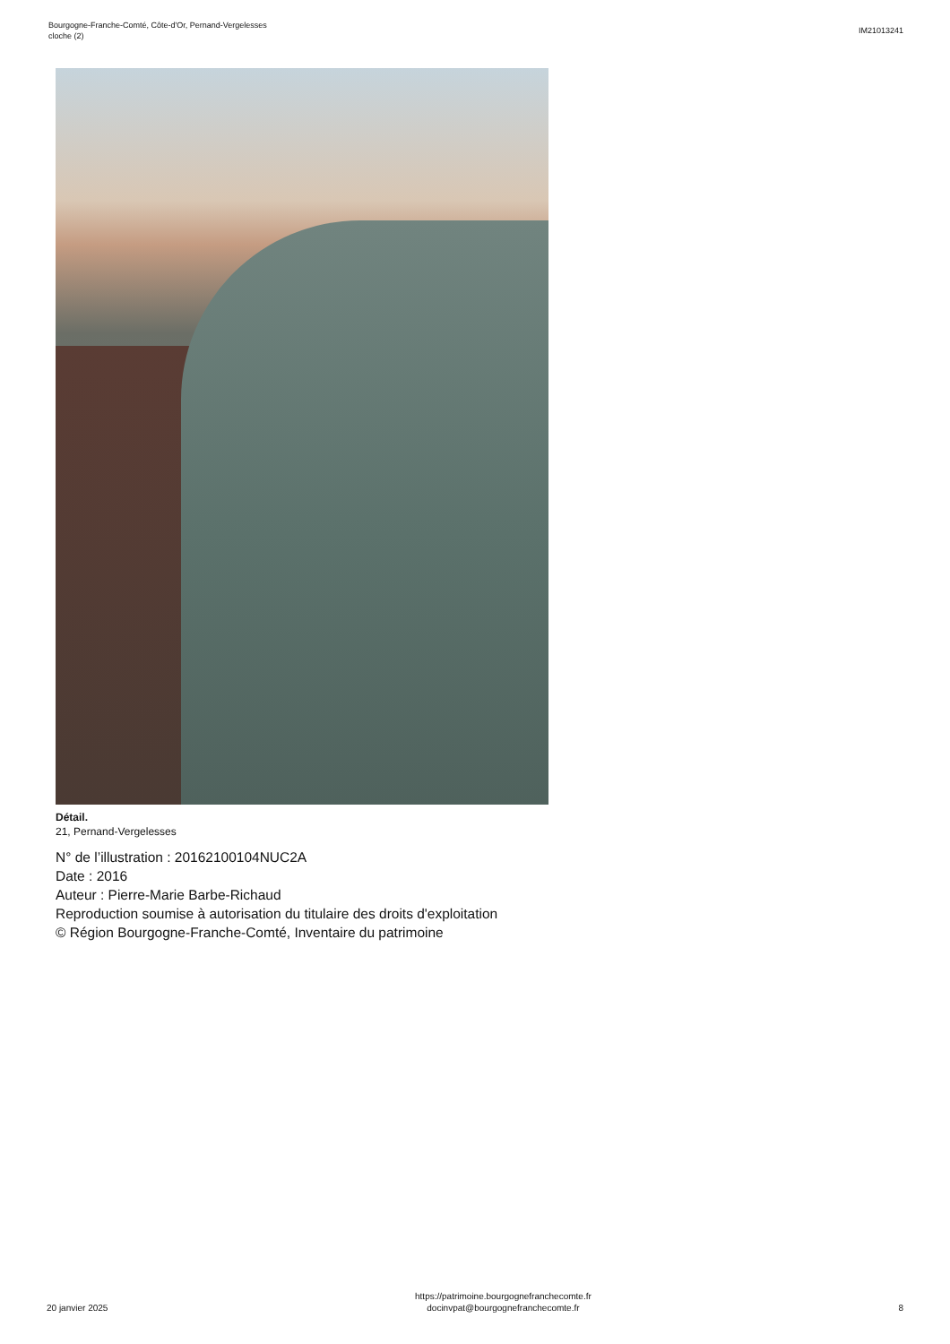Bourgogne-Franche-Comté, Côte-d'Or, Pernand-Vergelesses
cloche (2)
IM21013241
Détail.
21, Pernand-Vergelesses
N° de l’illustration : 20162100104NUC2A
Date : 2016
Auteur : Pierre-Marie Barbe-Richaud
Reproduction soumise à autorisation du titulaire des droits d'exploitation
© Région Bourgogne-Franche-Comté, Inventaire du patrimoine
20 janvier 2025
https://patrimoine.bourgognefranchecomte.fr
docinvpat@bourgognefranchecomte.fr
8